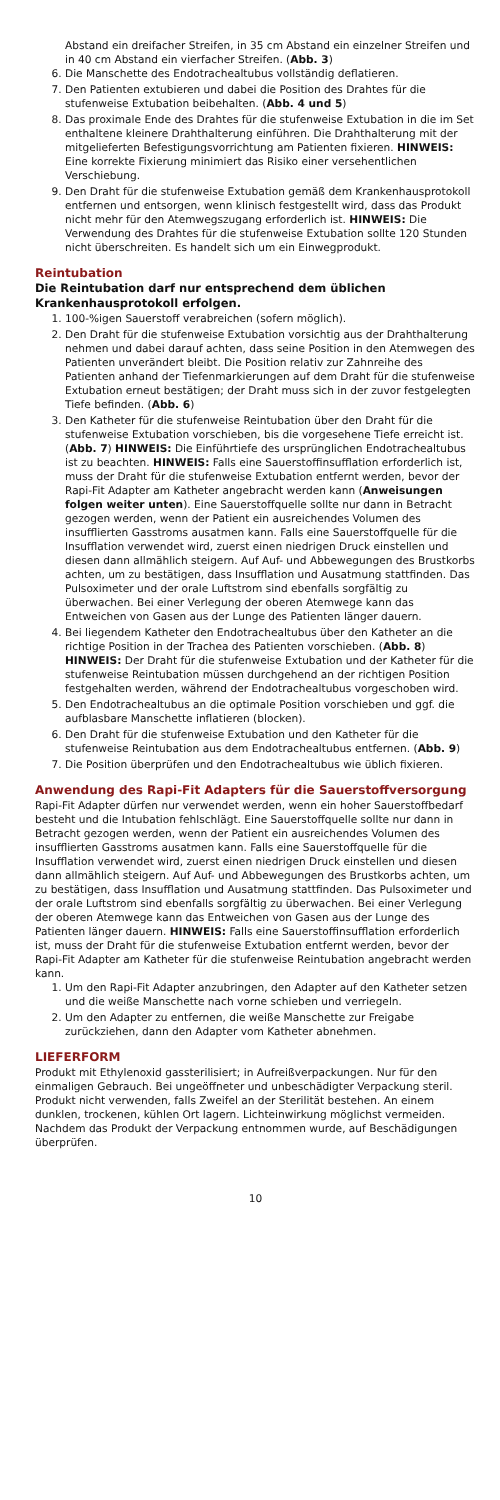Abstand ein dreifacher Streifen, in 35 cm Abstand ein einzelner Streifen und in 40 cm Abstand ein vierfacher Streifen. (Abb. 3)
6. Die Manschette des Endotrachealtubus vollständig deflatieren.
7. Den Patienten extubieren und dabei die Position des Drahtes für die stufenweise Extubation beibehalten. (Abb. 4 und 5)
8. Das proximale Ende des Drahtes für die stufenweise Extubation in die im Set enthaltene kleinere Drahthalterung einführen. Die Drahthalterung mit der mitgelieferten Befestigungsvorrichtung am Patienten fixieren. HINWEIS: Eine korrekte Fixierung minimiert das Risiko einer versehentlichen Verschiebung.
9. Den Draht für die stufenweise Extubation gemäß dem Krankenhausprotokoll entfernen und entsorgen, wenn klinisch festgestellt wird, dass das Produkt nicht mehr für den Atemwegszugang erforderlich ist. HINWEIS: Die Verwendung des Drahtes für die stufenweise Extubation sollte 120 Stunden nicht überschreiten. Es handelt sich um ein Einwegprodukt.
Reintubation
Die Reintubation darf nur entsprechend dem üblichen Krankenhausprotokoll erfolgen.
1. 100-%igen Sauerstoff verabreichen (sofern möglich).
2. Den Draht für die stufenweise Extubation vorsichtig aus der Drahthalterung nehmen und dabei darauf achten, dass seine Position in den Atemwegen des Patienten unverändert bleibt. Die Position relativ zur Zahnreihe des Patienten anhand der Tiefenmarkierungen auf dem Draht für die stufenweise Extubation erneut bestätigen; der Draht muss sich in der zuvor festgelegten Tiefe befinden. (Abb. 6)
3. Den Katheter für die stufenweise Reintubation über den Draht für die stufenweise Extubation vorschieben, bis die vorgesehene Tiefe erreicht ist. (Abb. 7) HINWEIS: Die Einführtiefe des ursprünglichen Endotrachealtubus ist zu beachten. HINWEIS: Falls eine Sauerstoffinsufflation erforderlich ist, muss der Draht für die stufenweise Extubation entfernt werden, bevor der Rapi-Fit Adapter am Katheter angebracht werden kann (Anweisungen folgen weiter unten). Eine Sauerstoffquelle sollte nur dann in Betracht gezogen werden, wenn der Patient ein ausreichendes Volumen des insufflierten Gasstroms ausatmen kann. Falls eine Sauerstoffquelle für die Insufflation verwendet wird, zuerst einen niedrigen Druck einstellen und diesen dann allmählich steigern. Auf Auf- und Abbewegungen des Brustkorbs achten, um zu bestätigen, dass Insufflation und Ausatmung stattfinden. Das Pulsoximeter und der orale Luftstrom sind ebenfalls sorgfältig zu überwachen. Bei einer Verlegung der oberen Atemwege kann das Entweichen von Gasen aus der Lunge des Patienten länger dauern.
4. Bei liegendem Katheter den Endotrachealtubus über den Katheter an die richtige Position in der Trachea des Patienten vorschieben. (Abb. 8) HINWEIS: Der Draht für die stufenweise Extubation und der Katheter für die stufenweise Reintubation müssen durchgehend an der richtigen Position festgehalten werden, während der Endotrachealtubus vorgeschoben wird.
5. Den Endotrachealtubus an die optimale Position vorschieben und ggf. die aufblasbare Manschette inflatieren (blocken).
6. Den Draht für die stufenweise Extubation und den Katheter für die stufenweise Reintubation aus dem Endotrachealtubus entfernen. (Abb. 9)
7. Die Position überprüfen und den Endotrachealtubus wie üblich fixieren.
Anwendung des Rapi-Fit Adapters für die Sauerstoffversorgung
Rapi-Fit Adapter dürfen nur verwendet werden, wenn ein hoher Sauerstoffbedarf besteht und die Intubation fehlschlägt. Eine Sauerstoffquelle sollte nur dann in Betracht gezogen werden, wenn der Patient ein ausreichendes Volumen des insufflierten Gasstroms ausatmen kann. Falls eine Sauerstoffquelle für die Insufflation verwendet wird, zuerst einen niedrigen Druck einstellen und diesen dann allmählich steigern. Auf Auf- und Abbewegungen des Brustkorbs achten, um zu bestätigen, dass Insufflation und Ausatmung stattfinden. Das Pulsoximeter und der orale Luftstrom sind ebenfalls sorgfältig zu überwachen. Bei einer Verlegung der oberen Atemwege kann das Entweichen von Gasen aus der Lunge des Patienten länger dauern. HINWEIS: Falls eine Sauerstoffinsufflation erforderlich ist, muss der Draht für die stufenweise Extubation entfernt werden, bevor der Rapi-Fit Adapter am Katheter für die stufenweise Reintubation angebracht werden kann.
1. Um den Rapi-Fit Adapter anzubringen, den Adapter auf den Katheter setzen und die weiße Manschette nach vorne schieben und verriegeln.
2. Um den Adapter zu entfernen, die weiße Manschette zur Freigabe zurückziehen, dann den Adapter vom Katheter abnehmen.
LIEFERFORM
Produkt mit Ethylenoxid gassterilisiert; in Aufreißverpackungen. Nur für den einmaligen Gebrauch. Bei ungeöffneter und unbeschädigter Verpackung steril. Produkt nicht verwenden, falls Zweifel an der Sterilität bestehen. An einem dunklen, trockenen, kühlen Ort lagern. Lichteinwirkung möglichst vermeiden. Nachdem das Produkt der Verpackung entnommen wurde, auf Beschädigungen überprüfen.
10